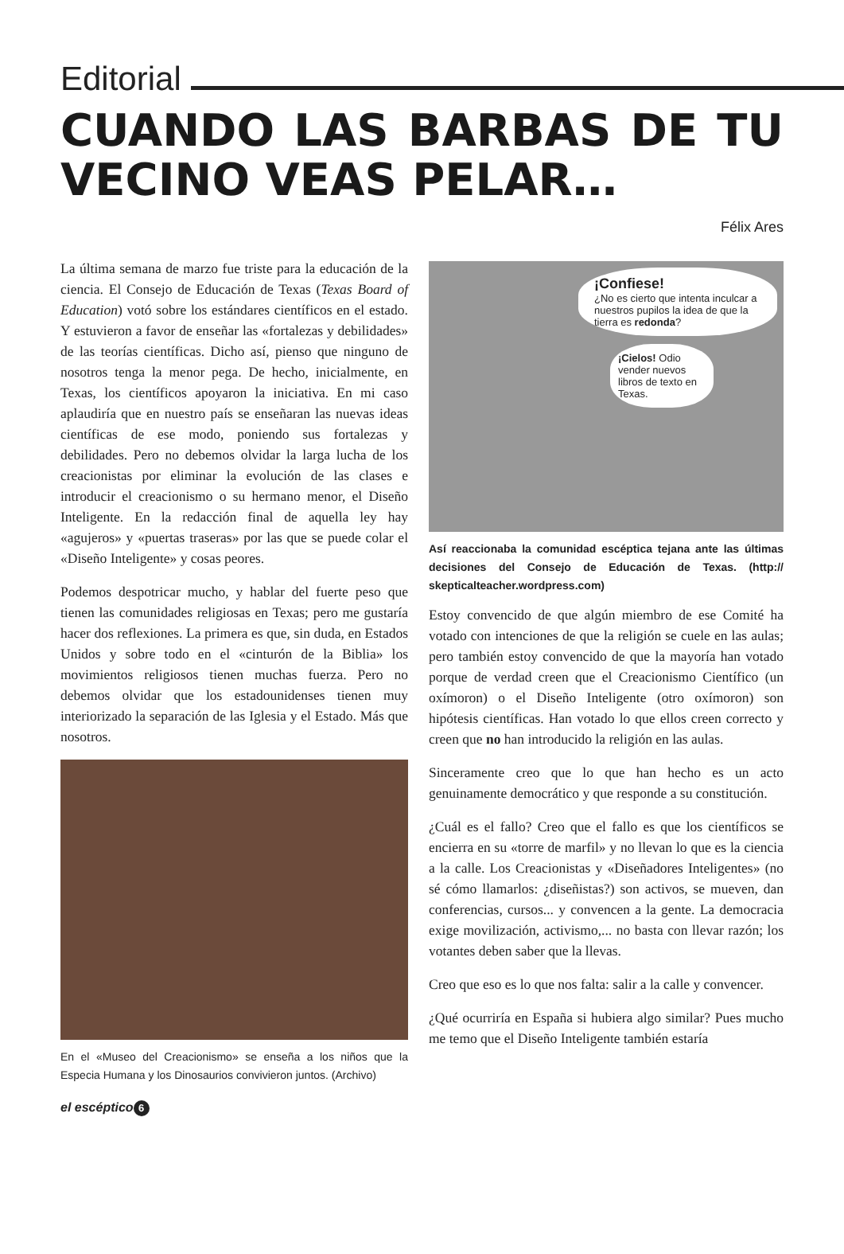Editorial
CUANDO LAS BARBAS DE TU VECINO VEAS PELAR…
Félix Ares
La última semana de marzo fue triste para la educación de la ciencia. El Consejo de Educación de Texas (Texas Board of Education) votó sobre los estándares científicos en el estado. Y estuvieron a favor de enseñar las «fortalezas y debilidades» de las teorías científicas. Dicho así, pienso que ninguno de nosotros tenga la menor pega. De hecho, inicialmente, en Texas, los científicos apoyaron la iniciativa. En mi caso aplaudiría que en nuestro país se enseñaran las nuevas ideas científicas de ese modo, poniendo sus fortalezas y debilidades. Pero no debemos olvidar la larga lucha de los creacionistas por eliminar la evolución de las clases e introducir el creacionismo o su hermano menor, el Diseño Inteligente. En la redacción final de aquella ley hay «agujeros» y «puertas traseras» por las que se puede colar el «Diseño Inteligente» y cosas peores.
Podemos despotricar mucho, y hablar del fuerte peso que tienen las comunidades religiosas en Texas; pero me gustaría hacer dos reflexiones. La primera es que, sin duda, en Estados Unidos y sobre todo en el «cinturón de la Biblia» los movimientos religiosos tienen muchas fuerza. Pero no debemos olvidar que los estadounidenses tienen muy interiorizado la separación de las Iglesia y el Estado. Más que nosotros.
En el «Museo del Creacionismo» se enseña a los niños que la Especia Humana y los Dinosaurios convivieron juntos. (Archivo)
¡Confiese!
¿No es cierto que intenta inculcar a nuestros pupilos la idea de que la tierra es redonda?
¡Cielos! Odio vender nuevos libros de texto en Texas.
Así reaccionaba la comunidad escéptica tejana ante las últimas decisiones del Consejo de Educación de Texas. (http:// skepticalteacher.wordpress.com)
Estoy convencido de que algún miembro de ese Comité ha votado con intenciones de que la religión se cuele en las aulas; pero también estoy convencido de que la mayoría han votado porque de verdad creen que el Creacionismo Científico (un oxímoron) o el Diseño Inteligente (otro oxímoron) son hipótesis científicas. Han votado lo que ellos creen correcto y creen que no han introducido la religión en las aulas.
Sinceramente creo que lo que han hecho es un acto genuinamente democrático y que responde a su constitución.
¿Cuál es el fallo? Creo que el fallo es que los científicos se encierra en su «torre de marfil» y no llevan lo que es la ciencia a la calle. Los Creacionistas y «Diseñadores Inteligentes» (no sé cómo llamarlos: ¿diseñistas?) son activos, se mueven, dan conferencias, cursos... y convencen a la gente. La democracia exige movilización, activismo,... no basta con llevar razón; los votantes deben saber que la llevas.
Creo que eso es lo que nos falta: salir a la calle y convencer.
¿Qué ocurriría en España si hubiera algo similar? Pues mucho me temo que el Diseño Inteligente también estaría
el escéptico 6